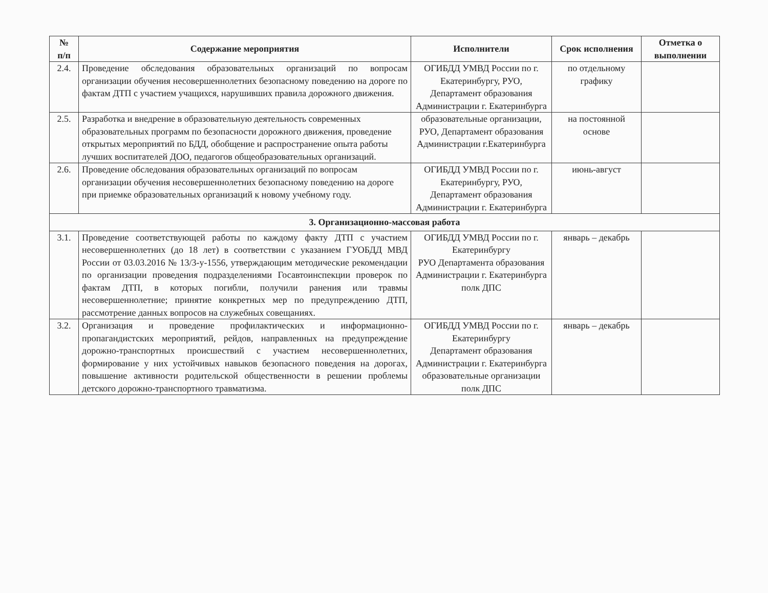| № п/п | Содержание мероприятия | Исполнители | Срок исполнения | Отметка о выполнении |
| --- | --- | --- | --- | --- |
| 2.4. | Проведение обследования образовательных организаций по вопросам организации обучения несовершеннолетних безопасному поведению на дороге по фактам ДТП с участием учащихся, нарушивших правила дорожного движения. | ОГИБДД УМВД России по г. Екатеринбургу, РУО, Департамент образования Администрации г. Екатеринбурга | по отдельному графику | |
| 2.5. | Разработка и внедрение в образовательную деятельность современных образовательных программ по безопасности дорожного движения, проведение открытых мероприятий по БДД, обобщение и распространение опыта работы лучших воспитателей ДОО, педагогов общеобразовательных организаций. | образовательные организации, РУО, Департамент образования Администрации г.Екатеринбурга | на постоянной основе | |
| 2.6. | Проведение обследования образовательных организаций по вопросам организации обучения несовершеннолетних безопасному поведению на дороге при приемке образовательных организаций к новому учебному году. | ОГИБДД УМВД России по г. Екатеринбургу, РУО, Департамент образования Администрации г. Екатеринбурга | июнь-август | |
| 3. Организационно-массовая работа | | | | |
| 3.1. | Проведение соответствующей работы по каждому факту ДТП с участием несовершеннолетних (до 18 лет) в соответствии с указанием ГУОБДД МВД России от 03.03.2016 № 13/3-у-1556, утверждающим методические рекомендации по организации проведения подразделениями Госавтоинспекции проверок по фактам ДТП, в которых погибли, получили ранения или травмы несовершеннолетние; принятие конкретных мер по предупреждению ДТП, рассмотрение данных вопросов на служебных совещаниях. | ОГИБДД УМВД России по г. Екатеринбургу РУО Департамента образования Администрации г. Екатеринбурга полк ДПС | январь – декабрь | |
| 3.2. | Организация и проведение профилактических и информационно-пропагандистских мероприятий, рейдов, направленных на предупреждение дорожно-транспортных происшествий с участием несовершеннолетних, формирование у них устойчивых навыков безопасного поведения на дорогах, повышение активности родительской общественности в решении проблемы детского дорожно-транспортного травматизма. | ОГИБДД УМВД России по г. Екатеринбургу Департамент образования Администрации г. Екатеринбурга образовательные организации полк ДПС | январь – декабрь | |